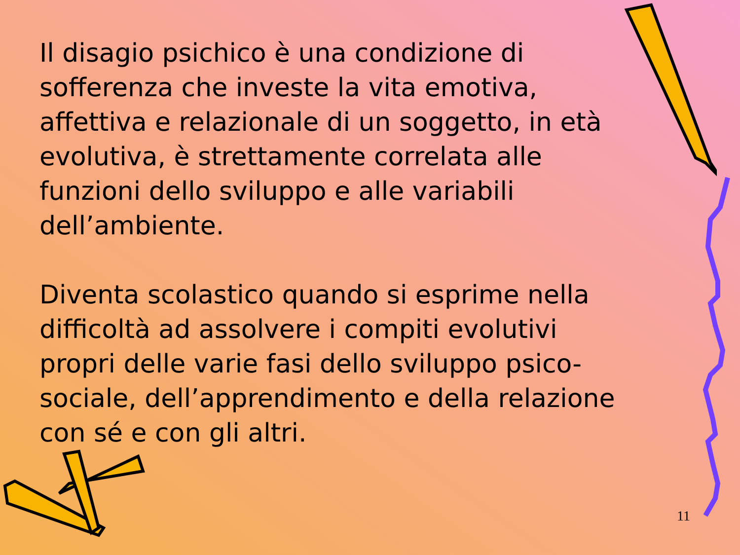Il disagio psichico è una condizione di sofferenza che investe la vita emotiva, affettiva e relazionale di un soggetto, in età evolutiva, è strettamente correlata alle funzioni dello sviluppo e alle variabili dell’ambiente.
Diventa scolastico quando si esprime nella difficoltà ad assolvere i compiti evolutivi propri delle varie fasi dello sviluppo psico-sociale, dell’apprendimento e della relazione con sé e con gli altri.
11